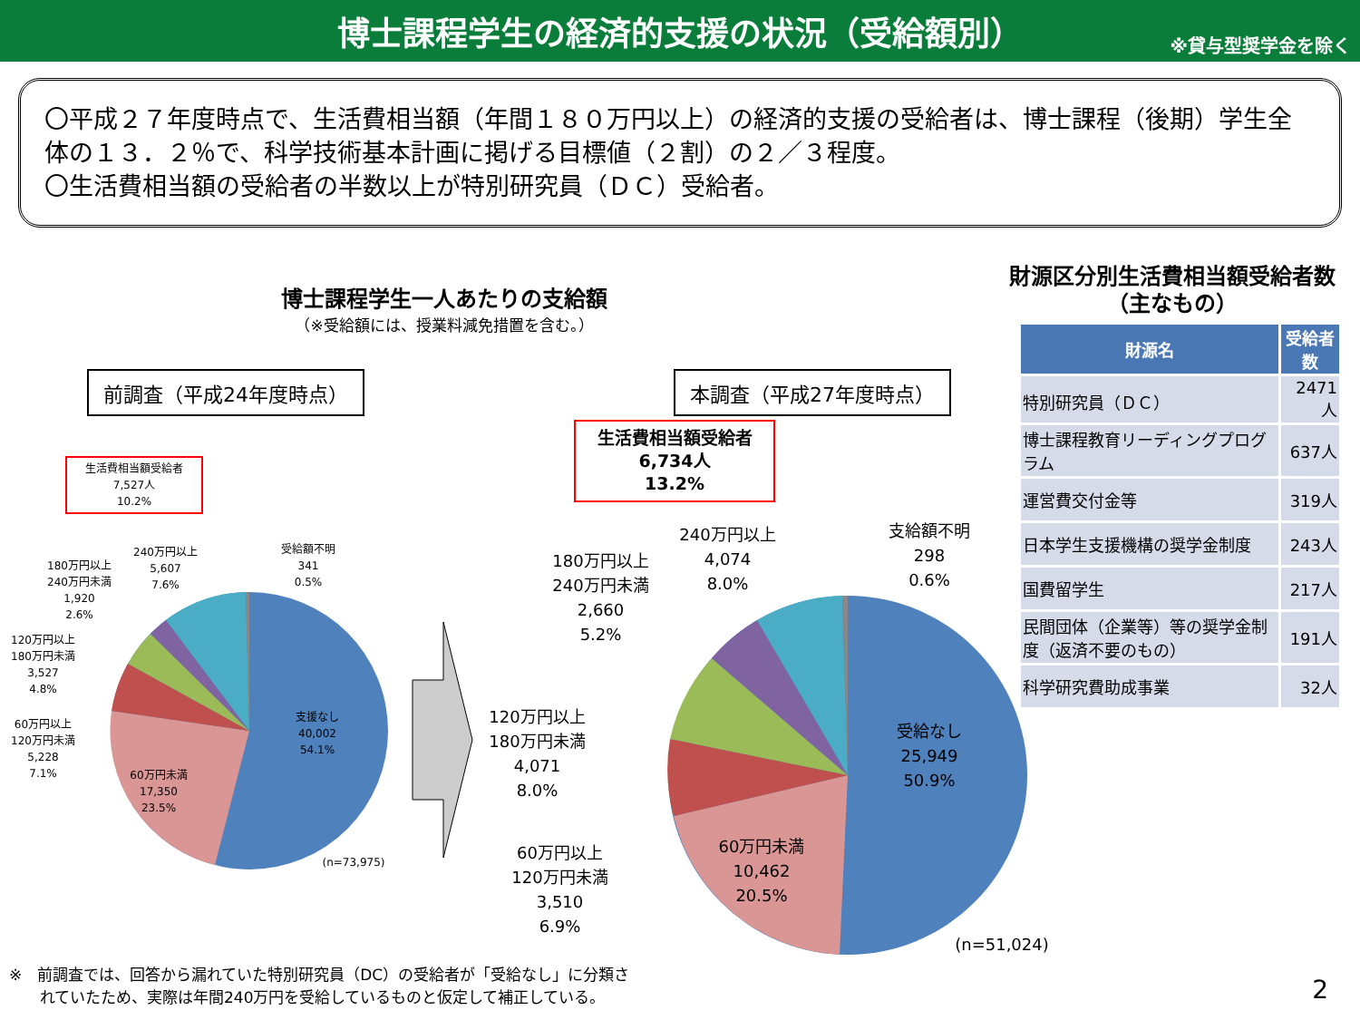博士課程学生の経済的支援の状況（受給額別）
※貸与型奨学金を除く
〇平成２７年度時点で、生活費相当額（年間１８０万円以上）の経済的支援の受給者は、博士課程（後期）学生全体の１３．２％で、科学技術基本計画に掲げる目標値（２割）の２／３程度。
〇生活費相当額の受給者の半数以上が特別研究員（ＤＣ）受給者。
博士課程学生一人あたりの支給額
（※受給額には、授業料減免措置を含む。）
前調査（平成24年度時点） 本調査（平成27年度時点）
生活費相当額受給者
7,527人
10.2%
生活費相当額受給者
6,734人
13.2%
支援なし
40,002
54.1%
60万円未満
17,350
23.5%
60万円以上
120万円未満
5,228
7.1%
120万円以上
180万円未満
3,527
4.8%
180万円以上
240万円未満
1,920
2.6%
240万円以上
5,607
7.6%
受給額不明
341
0.5%
(n=73,975)
受給なし
25,949
50.9%
60万円未満
10,462
20.5%
60万円以上
120万円未満
3,510
6.9%
120万円以上
180万円未満
4,071
8.0%
180万円以上
240万円未満
2,660
5.2%
240万円以上
4,074
8.0%
支給額不明
298
0.6%
(n=51,024)
財源区分別生活費相当額受給者数
（主なもの）
| 財源名 | 受給者数 |
| --- | --- |
| 特別研究員（ＤＣ） | 2471人 |
| 博士課程教育リーディングプログラム | 637人 |
| 運営費交付金等 | 319人 |
| 日本学生支援機構の奨学金制度 | 243人 |
| 国費留学生 | 217人 |
| 民間団体（企業等）等の奨学金制度（返済不要のもの） | 191人 |
| 科学研究費助成事業 | 32人 |
※　前調査では、回答から漏れていた特別研究員（DC）の受給者が「受給なし」に分類さ
　　れていたため、実際は年間240万円を受給しているものと仮定して補正している。
2